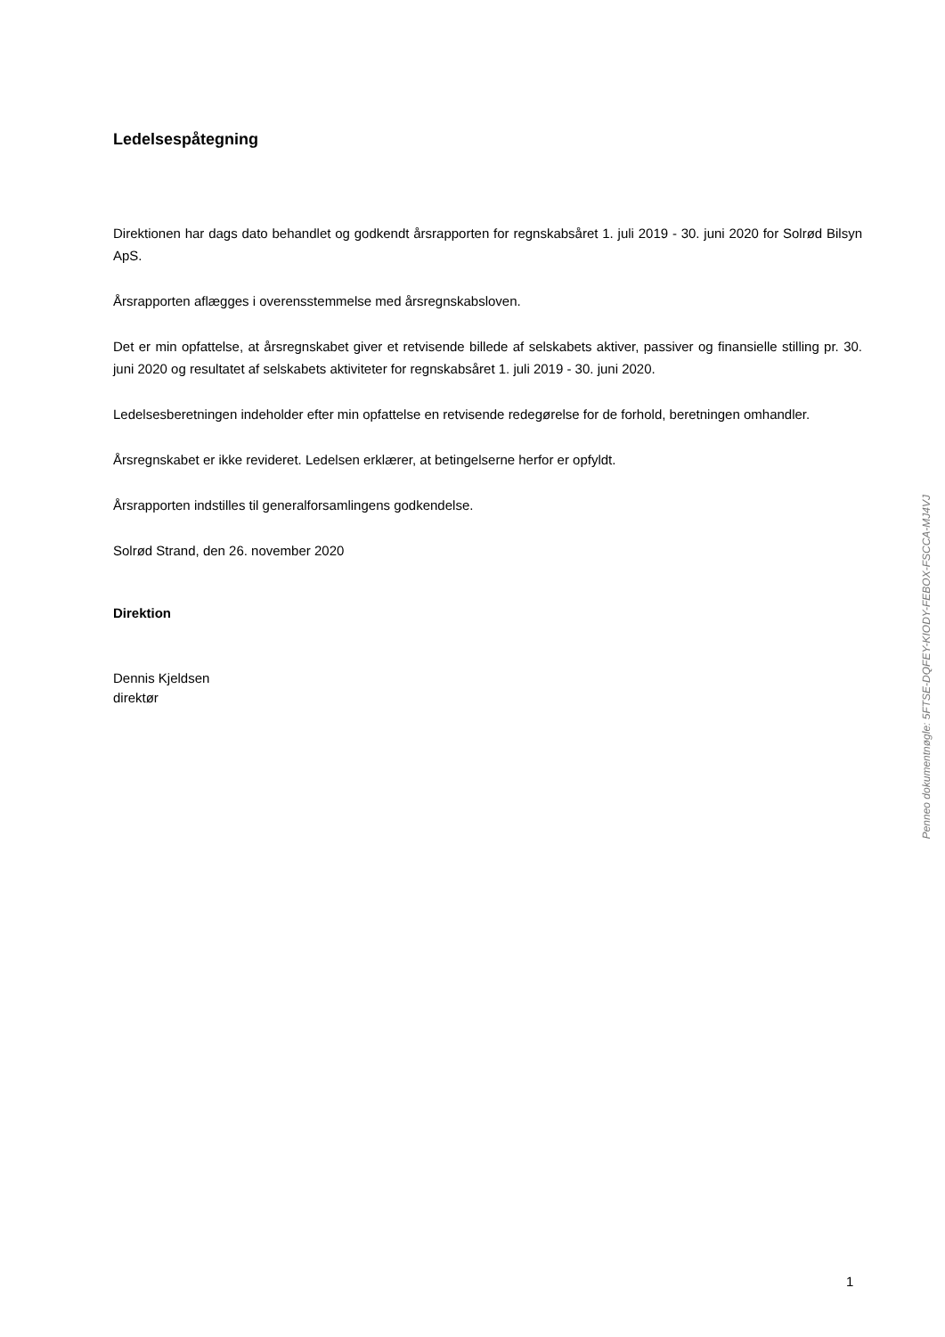Ledelsespåtegning
Direktionen har dags dato behandlet og godkendt årsrapporten for regnskabsåret 1. juli 2019 - 30. juni 2020 for Solrød Bilsyn ApS.
Årsrapporten aflægges i overensstemmelse med årsregnskabsloven.
Det er min opfattelse, at årsregnskabet giver et retvisende billede af selskabets aktiver, passiver og finansielle stilling pr. 30. juni 2020 og resultatet af selskabets aktiviteter for regnskabsåret 1. juli 2019 - 30. juni 2020.
Ledelsesberetningen indeholder efter min opfattelse en retvisende redegørelse for de forhold, beretningen omhandler.
Årsregnskabet er ikke revideret. Ledelsen erklærer, at betingelserne herfor er opfyldt.
Årsrapporten indstilles til generalforsamlingens godkendelse.
Solrød Strand, den 26. november 2020
Direktion
Dennis Kjeldsen
direktør
Penneo dokumentnøgle: 5FTSE-DQFEY-KIODY-FEBOX-FSCCA-MJ4VJ
1